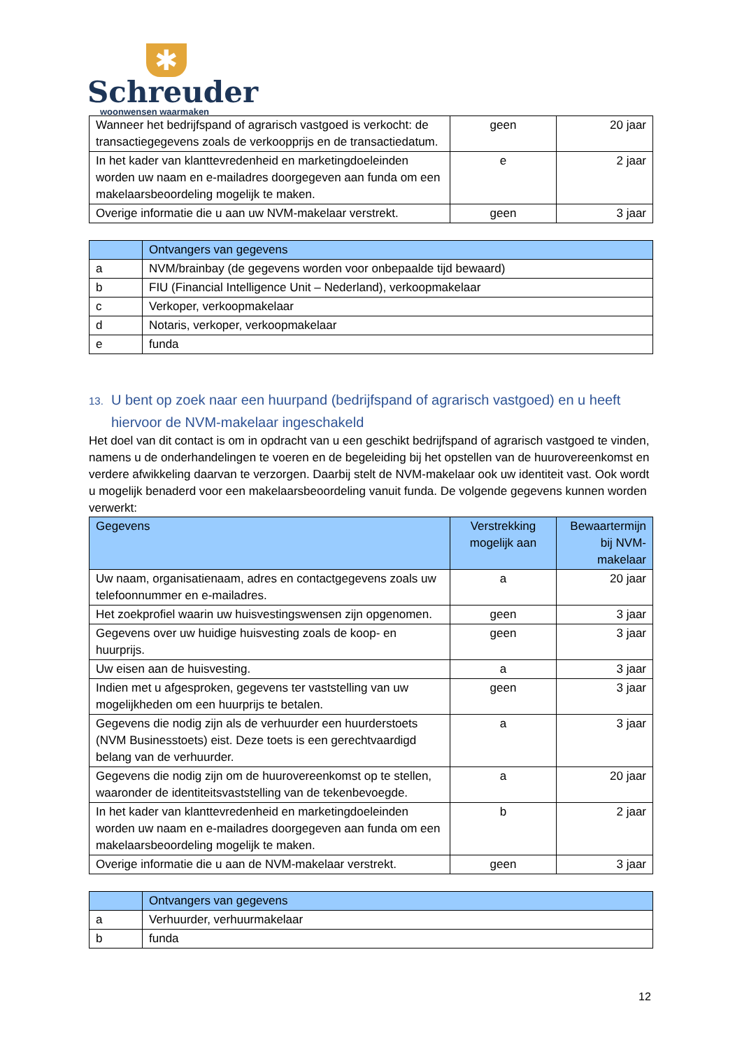✱
Schreuder
woonwensen waarmaken
| Wanneer het bedrijfspand of agrarisch vastgoed is verkocht: de transactiegegevens zoals de verkoopprijs en de transactiedatum. | geen | 20 jaar |
| In het kader van klanttevredenheid en marketingdoeleinden worden uw naam en e-mailadres doorgegeven aan funda om een makelaarsbeoordeling mogelijk te maken. | e | 2 jaar |
| Overige informatie die u aan uw NVM-makelaar verstrekt. | geen | 3 jaar |
| | Ontvangers van gegevens |
| --- | --- |
| a | NVM/brainbay (de gegevens worden voor onbepaalde tijd bewaard) |
| b | FIU (Financial Intelligence Unit – Nederland), verkoopmakelaar |
| c | Verkoper, verkoopmakelaar |
| d | Notaris, verkoper, verkoopmakelaar |
| e | funda |
13. U bent op zoek naar een huurpand (bedrijfspand of agrarisch vastgoed) en u heeft hiervoor de NVM-makelaar ingeschakeld
Het doel van dit contact is om in opdracht van u een geschikt bedrijfspand of agrarisch vastgoed te vinden, namens u de onderhandelingen te voeren en de begeleiding bij het opstellen van de huurovereenkomst en verdere afwikkeling daarvan te verzorgen. Daarbij stelt de NVM-makelaar ook uw identiteit vast. Ook wordt u mogelijk benaderd voor een makelaarsbeoordeling vanuit funda. De volgende gegevens kunnen worden verwerkt:
| Gegevens | Verstrekking mogelijk aan | Bewaartermijn bij NVM-makelaar |
| --- | --- | --- |
| Uw naam, organisatienaam, adres en contactgegevens zoals uw telefoonnummer en e-mailadres. | a | 20 jaar |
| Het zoekprofiel waarin uw huisvestingswensen zijn opgenomen. | geen | 3 jaar |
| Gegevens over uw huidige huisvesting zoals de koop- en huurprijs. | geen | 3 jaar |
| Uw eisen aan de huisvesting. | a | 3 jaar |
| Indien met u afgesproken, gegevens ter vaststelling van uw mogelijkheden om een huurprijs te betalen. | geen | 3 jaar |
| Gegevens die nodig zijn als de verhuurder een huurderstoets (NVM Businesstoets) eist. Deze toets is een gerechtvaardigd belang van de verhuurder. | a | 3 jaar |
| Gegevens die nodig zijn om de huurovereenkomst op te stellen, waaronder de identiteitsvaststelling van de tekenbevoegde. | a | 20 jaar |
| In het kader van klanttevredenheid en marketingdoeleinden worden uw naam en e-mailadres doorgegeven aan funda om een makelaarsbeoordeling mogelijk te maken. | b | 2 jaar |
| Overige informatie die u aan de NVM-makelaar verstrekt. | geen | 3 jaar |
| | Ontvangers van gegevens |
| --- | --- |
| a | Verhuurder, verhuurmakelaar |
| b | funda |
12